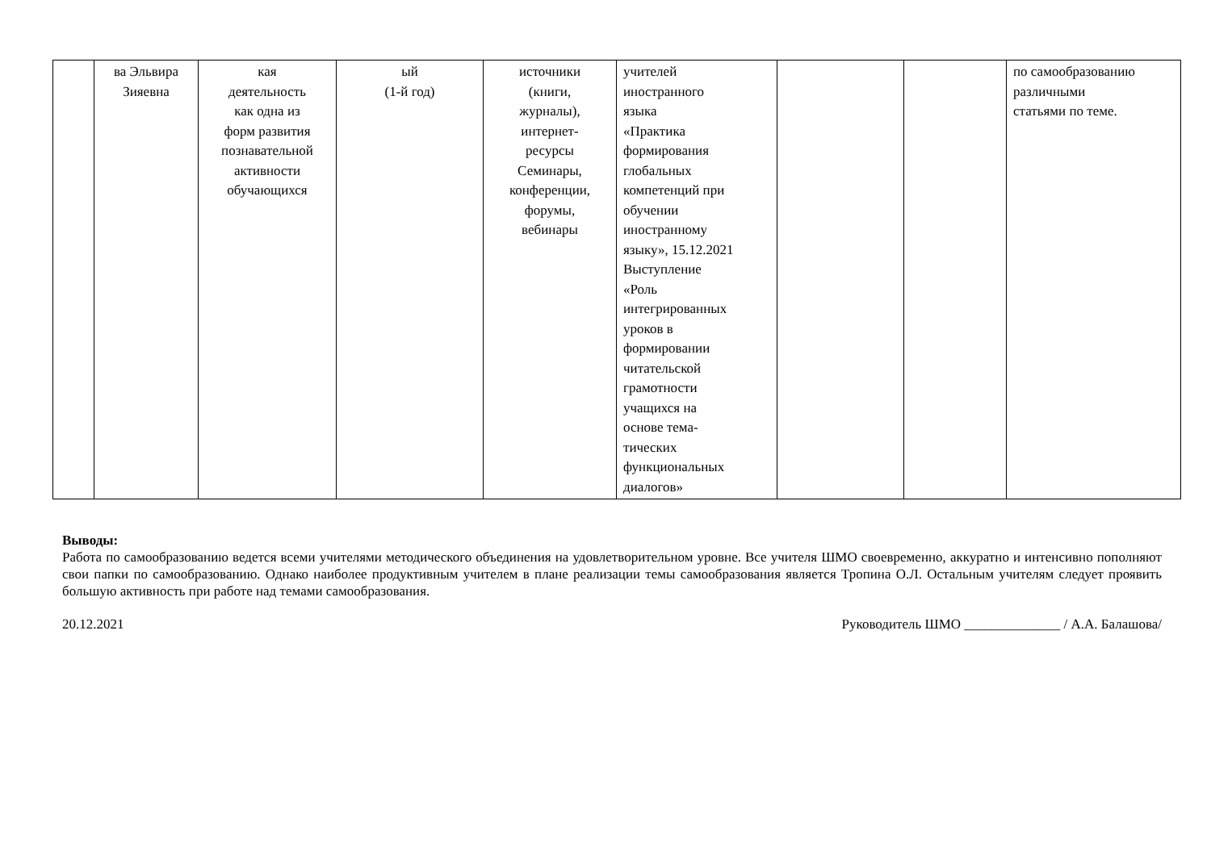| | ва Эльвира Зияевна | кая деятельность как одна из форм развития познавательной активности обучающихся | ый (1-й год) | источники (книги, журналы), интернет- ресурсы Семинары, конференции, форумы, вебинары | учителей иностранного языка «Практика формирования глобальных компетенций при обучении иностранному языку», 15.12.2021 Выступление «Роль интегрированных уроков в формировании читательской грамотности учащихся на основе тема- тических функциональных диалогов» | | | по самообразованию различными статьями по теме. |
Выводы:
Работа по самообразованию ведется всеми учителями методического объединения на удовлетворительном уровне. Все учителя ШМО своевременно, аккуратно и интенсивно пополняют свои папки по самообразованию. Однако наиболее продуктивным учителем в плане реализации темы самообразования является Тропина О.Л. Остальным учителям следует проявить большую активность при работе над темами самообразования.
20.12.2021 Руководитель ШМО ______________ / А.А. Балашова/